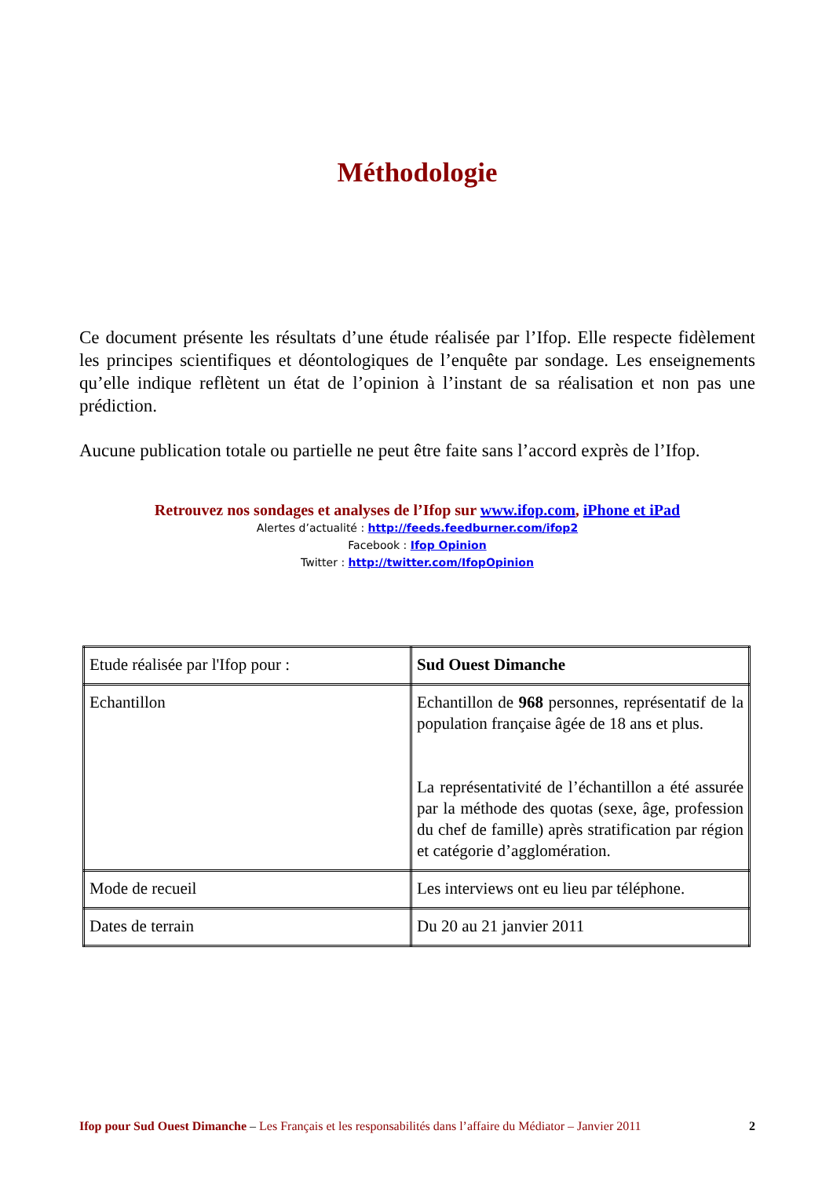Méthodologie
Ce document présente les résultats d’une étude réalisée par l’Ifop. Elle respecte fidèlement les principes scientifiques et déontologiques de l’enquête par sondage. Les enseignements qu’elle indique reflètent un état de l’opinion à l’instant de sa réalisation et non pas une prédiction.
Aucune publication totale ou partielle ne peut être faite sans l’accord exprès de l’Ifop.
Retrouvez nos sondages et analyses de l’Ifop sur www.ifop.com, iPhone et iPad
Alertes d’actualité : http://feeds.feedburner.com/ifop2
Facebook : Ifop Opinion
Twitter : http://twitter.com/IfopOpinion
| Etude réalisée par l'Ifop pour : | Sud Ouest Dimanche |
| Echantillon | Echantillon de 968 personnes, représentatif de la population française âgée de 18 ans et plus. La représentativité de l’échantillon a été assurée par la méthode des quotas (sexe, âge, profession du chef de famille) après stratification par région et catégorie d’agglomération. |
| Mode de recueil | Les interviews ont eu lieu par téléphone. |
| Dates de terrain | Du 20 au 21 janvier 2011 |
Ifop pour Sud Ouest Dimanche – Les Français et les responsabilités dans l’affaire du Médiator – Janvier 2011 2